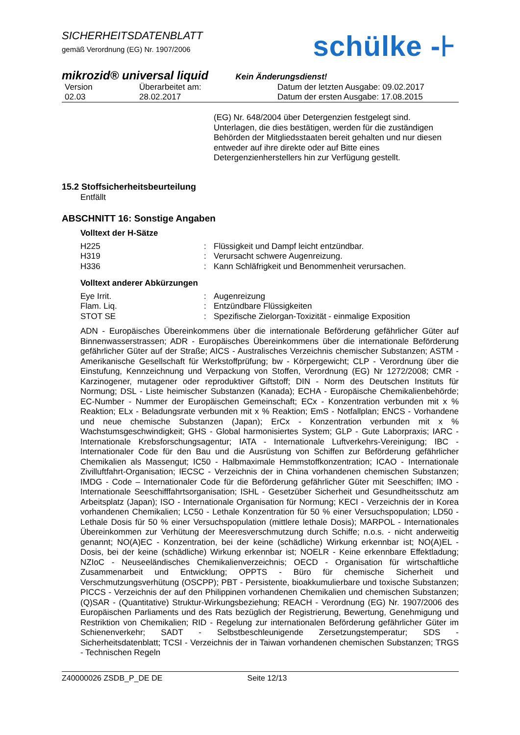SICHERHEITSDATENBLATT
gemäß Verordnung (EG) Nr. 1907/2006
schülke -⊦
mikrozid® universal liquid Kein Änderungsdienst!
| Version | Überarbeitet am: | Datum der letzten Ausgabe: 09.02.2017 |
| 02.03 | 28.02.2017 | Datum der ersten Ausgabe: 17.08.2015 |
(EG) Nr. 648/2004 über Detergenzien festgelegt sind. Unterlagen, die dies bestätigen, werden für die zuständigen Behörden der Mitgliedsstaaten bereit gehalten und nur diesen entweder auf ihre direkte oder auf Bitte eines Detergenzienherstellers hin zur Verfügung gestellt.
15.2 Stoffsicherheitsbeurteilung
Entfällt
ABSCHNITT 16: Sonstige Angaben
Volltext der H-Sätze
| H225 | : | Flüssigkeit und Dampf leicht entzündbar. |
| H319 | : | Verursacht schwere Augenreizung. |
| H336 | : | Kann Schläfrigkeit und Benommenheit verursachen. |
Volltext anderer Abkürzungen
| Eye Irrit. | : | Augenreizung |
| Flam. Liq. | : | Entzündbare Flüssigkeiten |
| STOT SE | : | Spezifische Zielorgan-Toxizität - einmalige Exposition |
ADN - Europäisches Übereinkommens über die internationale Beförderung gefährlicher Güter auf Binnenwasserstrassen; ADR - Europäisches Übereinkommens über die internationale Beförderung gefährlicher Güter auf der Straße; AICS - Australisches Verzeichnis chemischer Substanzen; ASTM - Amerikanische Gesellschaft für Werkstoffprüfung; bw - Körpergewicht; CLP - Verordnung über die Einstufung, Kennzeichnung und Verpackung von Stoffen, Verordnung (EG) Nr 1272/2008; CMR - Karzinogener, mutagener oder reproduktiver Giftstoff; DIN - Norm des Deutschen Instituts für Normung; DSL - Liste heimischer Substanzen (Kanada); ECHA - Europäische Chemikalienbehörde; EC-Number - Nummer der Europäischen Gemeinschaft; ECx - Konzentration verbunden mit x % Reaktion; ELx - Beladungsrate verbunden mit x % Reaktion; EmS - Notfallplan; ENCS - Vorhandene und neue chemische Substanzen (Japan); ErCx - Konzentration verbunden mit x % Wachstumsgeschwindigkeit; GHS - Global harmonisiertes System; GLP - Gute Laborpraxis; IARC - Internationale Krebsforschungsagentur; IATA - Internationale Luftverkehrs-Vereinigung; IBC - Internationaler Code für den Bau und die Ausrüstung von Schiffen zur Beförderung gefährlicher Chemikalien als Massengut; IC50 - Halbmaximale Hemmstoffkonzentration; ICAO - Internationale Zivilluftfahrt-Organisation; IECSC - Verzeichnis der in China vorhandenen chemischen Substanzen; IMDG - Code – Internationaler Code für die Beförderung gefährlicher Güter mit Seeschiffen; IMO - Internationale Seeschifffahrtsorganisation; ISHL - Gesetzüber Sicherheit und Gesundheitsschutz am Arbeitsplatz (Japan); ISO - Internationale Organisation für Normung; KECI - Verzeichnis der in Korea vorhandenen Chemikalien; LC50 - Lethale Konzentration für 50 % einer Versuchspopulation; LD50 - Lethale Dosis für 50 % einer Versuchspopulation (mittlere lethale Dosis); MARPOL - Internationales Übereinkommen zur Verhütung der Meeresverschmutzung durch Schiffe; n.o.s. - nicht anderweitig genannt; NO(A)EC - Konzentration, bei der keine (schädliche) Wirkung erkennbar ist; NO(A)EL - Dosis, bei der keine (schädliche) Wirkung erkennbar ist; NOELR - Keine erkennbare Effektladung; NZIoC - Neuseeländisches Chemikalienverzeichnis; OECD - Organisation für wirtschaftliche Zusammenarbeit und Entwicklung; OPPTS - Büro für chemische Sicherheit und Verschmutzungsverhütung (OSCPP); PBT - Persistente, bioakkumulierbare und toxische Substanzen; PICCS - Verzeichnis der auf den Philippinen vorhandenen Chemikalien und chemischen Substanzen; (Q)SAR - (Quantitative) Struktur-Wirkungsbeziehung; REACH - Verordnung (EG) Nr. 1907/2006 des Europäischen Parliaments und des Rats bezüglich der Registrierung, Bewertung, Genehmigung und Restriktion von Chemikalien; RID - Regelung zur internationalen Beförderung gefährlicher Güter im Schienenverkehr; SADT - Selbstbeschleunigende Zersetzungstemperatur; SDS - Sicherheitsdatenblatt; TCSI - Verzeichnis der in Taiwan vorhandenen chemischen Substanzen; TRGS - Technischen Regeln
Z40000026 ZSDB_P_DE DE Seite 12/13